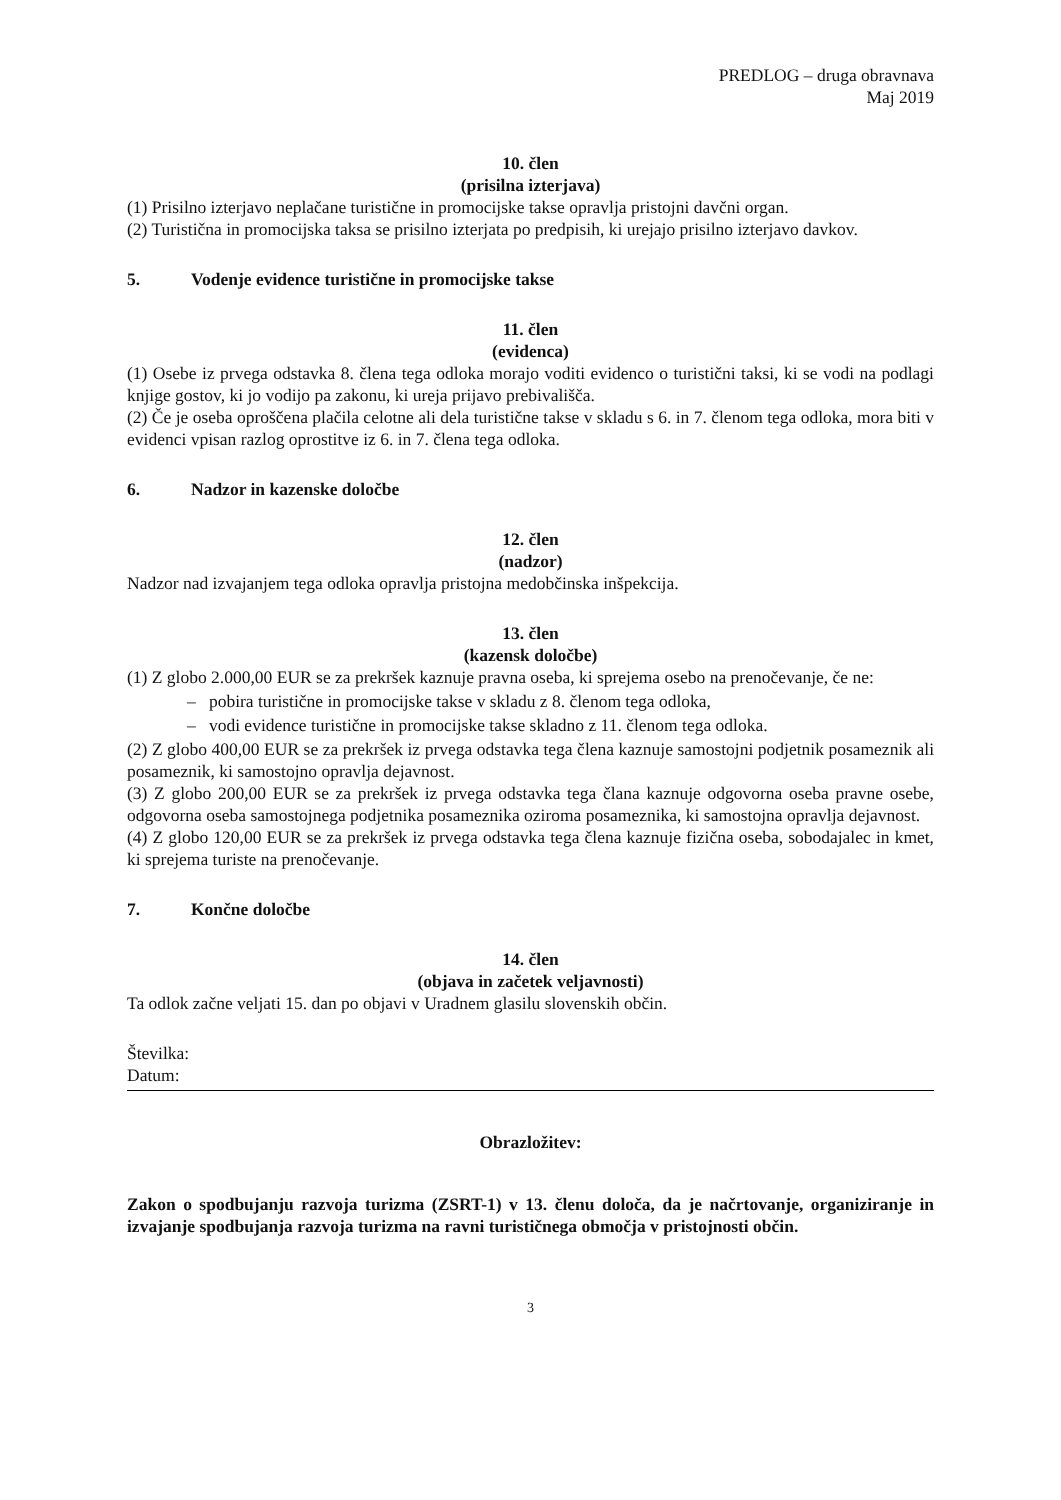PREDLOG – druga obravnava
Maj 2019
10. člen
(prisilna izterjava)
(1) Prisilno izterjavo neplačane turistične in promocijske takse opravlja pristojni davčni organ.
(2) Turistična in promocijska taksa se prisilno izterjata po predpisih, ki urejajo prisilno izterjavo davkov.
5. Vodenje evidence turistične in promocijske takse
11. člen
(evidenca)
(1) Osebe iz prvega odstavka 8. člena tega odloka morajo voditi evidenco o turistični taksi, ki se vodi na podlagi knjige gostov, ki jo vodijo pa zakonu, ki ureja prijavo prebivališča.
(2) Če je oseba oproščena plačila celotne ali dela turistične takse v skladu s 6. in 7. členom tega odloka, mora biti v evidenci vpisan razlog oprostitve iz 6. in 7. člena tega odloka.
6. Nadzor in kazenske določbe
12. člen
(nadzor)
Nadzor nad izvajanjem tega odloka opravlja pristojna medobčinska inšpekcija.
13. člen
(kazensk določbe)
(1) Z globo 2.000,00 EUR se za prekršek kaznuje pravna oseba, ki sprejema osebo na prenočevanje, če ne:
– pobira turistične in promocijske takse v skladu z 8. členom tega odloka,
– vodi evidence turistične in promocijske takse skladno z 11. členom tega odloka.
(2) Z globo 400,00 EUR se za prekršek iz prvega odstavka tega člena kaznuje samostojni podjetnik posameznik ali posameznik, ki samostojno opravlja dejavnost.
(3) Z globo 200,00 EUR se za prekršek iz prvega odstavka tega člana kaznuje odgovorna oseba pravne osebe, odgovorna oseba samostojnega podjetnika posameznika oziroma posameznika, ki samostojna opravlja dejavnost.
(4) Z globo 120,00 EUR se za prekršek iz prvega odstavka tega člena kaznuje fizična oseba, sobodajalec in kmet, ki sprejema turiste na prenočevanje.
7. Končne določbe
14. člen
(objava in začetek veljavnosti)
Ta odlok začne veljati 15. dan po objavi v Uradnem glasilu slovenskih občin.
Številka:
Datum:
Obrazložitev:
Zakon o spodbujanju razvoja turizma (ZSRT-1) v 13. členu določa, da je načrtovanje, organiziranje in izvajanje spodbujanja razvoja turizma na ravni turističnega območja v pristojnosti občin.
3